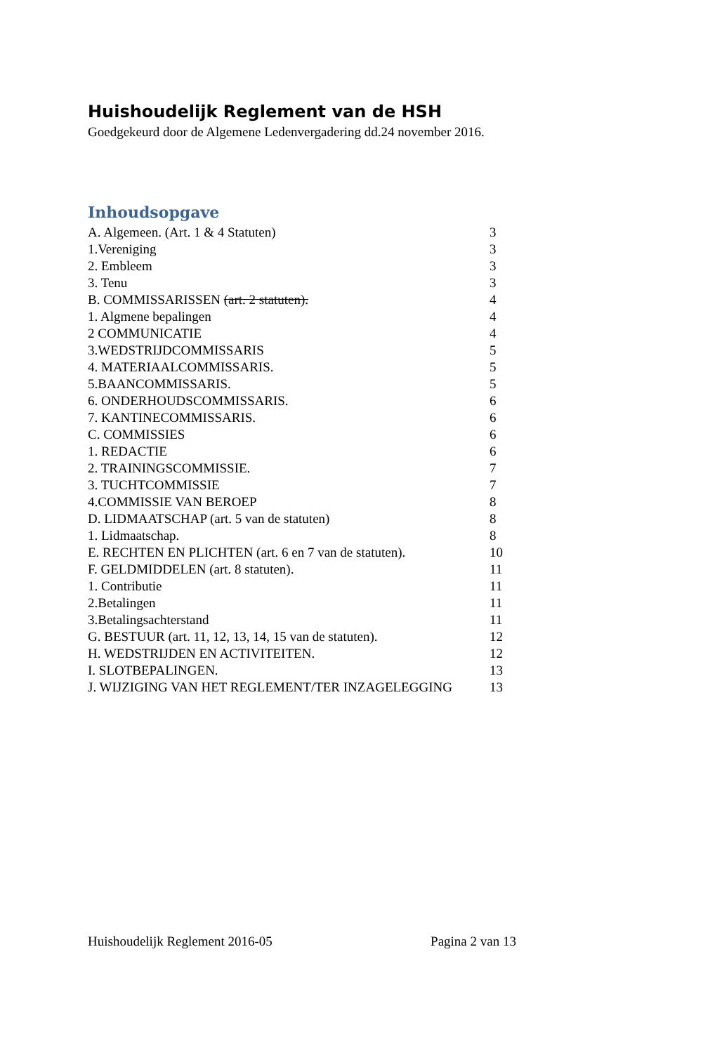Huishoudelijk Reglement van de HSH
Goedgekeurd door de Algemene Ledenvergadering dd.24 november 2016.
Inhoudsopgave
| A. Algemeen. (Art. 1 & 4 Statuten) | 3 |
| 1.Vereniging | 3 |
| 2. Embleem | 3 |
| 3. Tenu | 3 |
| B. COMMISSARISSEN (art. 2 statuten). | 4 |
| 1. Algmene bepalingen | 4 |
| 2 COMMUNICATIE | 4 |
| 3.WEDSTRIJDCOMMISSARIS | 5 |
| 4. MATERIAALCOMMISSARIS. | 5 |
| 5.BAANCOMMISSARIS. | 5 |
| 6. ONDERHOUDSCOMMISSARIS. | 6 |
| 7. KANTINECOMMISSARIS. | 6 |
| C. COMMISSIES | 6 |
| 1. REDACTIE | 6 |
| 2. TRAININGSCOMMISSIE. | 7 |
| 3. TUCHTCOMMISSIE | 7 |
| 4.COMMISSIE VAN BEROEP | 8 |
| D. LIDMAATSCHAP (art. 5 van de statuten) | 8 |
| 1. Lidmaatschap. | 8 |
| E. RECHTEN EN PLICHTEN (art. 6 en 7 van de statuten). | 10 |
| F. GELDMIDDELEN (art. 8 statuten). | 11 |
| 1. Contributie | 11 |
| 2.Betalingen | 11 |
| 3.Betalingsachterstand | 11 |
| G. BESTUUR (art. 11, 12, 13, 14, 15 van de statuten). | 12 |
| H. WEDSTRIJDEN EN ACTIVITEITEN. | 12 |
| I. SLOTBEPALINGEN. | 13 |
| J. WIJZIGING VAN HET REGLEMENT/TER INZAGELEGGING | 13 |
Huishoudelijk Reglement 2016-05 Pagina 2 van 13